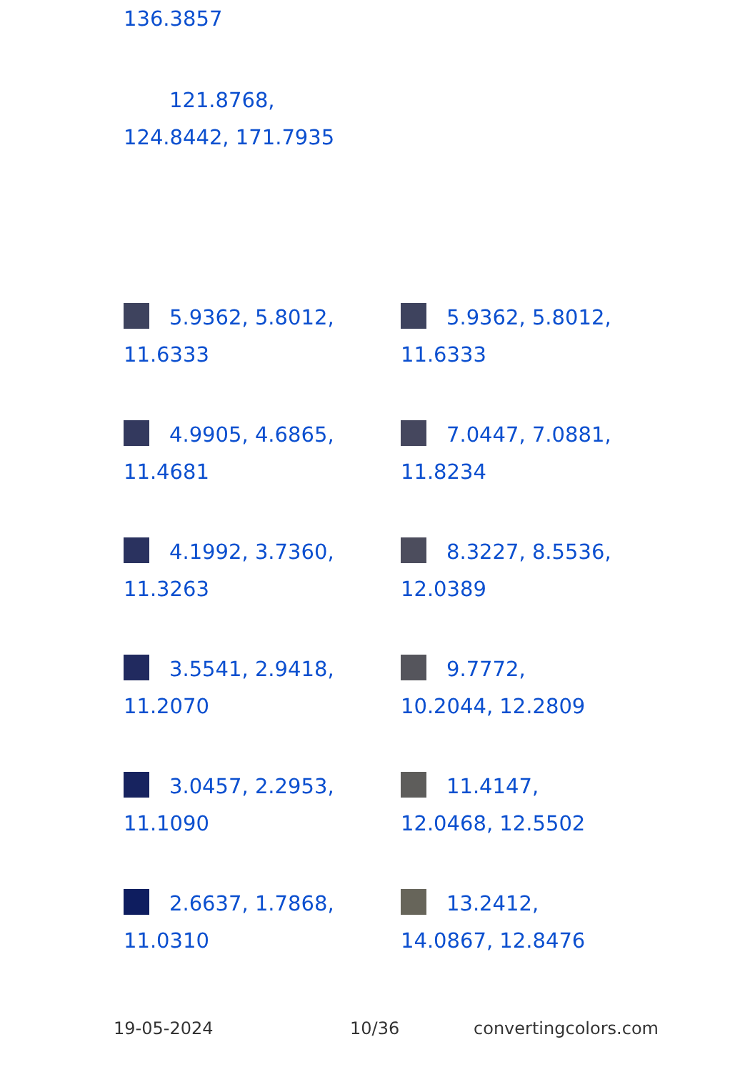136.3857
121.8768, 124.8442, 171.7935
5.9362, 5.8012, 11.6333
5.9362, 5.8012, 11.6333
4.9905, 4.6865, 11.4681
7.0447, 7.0881, 11.8234
4.1992, 3.7360, 11.3263
8.3227, 8.5536, 12.0389
3.5541, 2.9418, 11.2070
9.7772, 10.2044, 12.2809
3.0457, 2.2953, 11.1090
11.4147, 12.0468, 12.5502
2.6637, 1.7868, 11.0310
13.2412, 14.0867, 12.8476
19-05-2024 10/36 convertingcolors.com